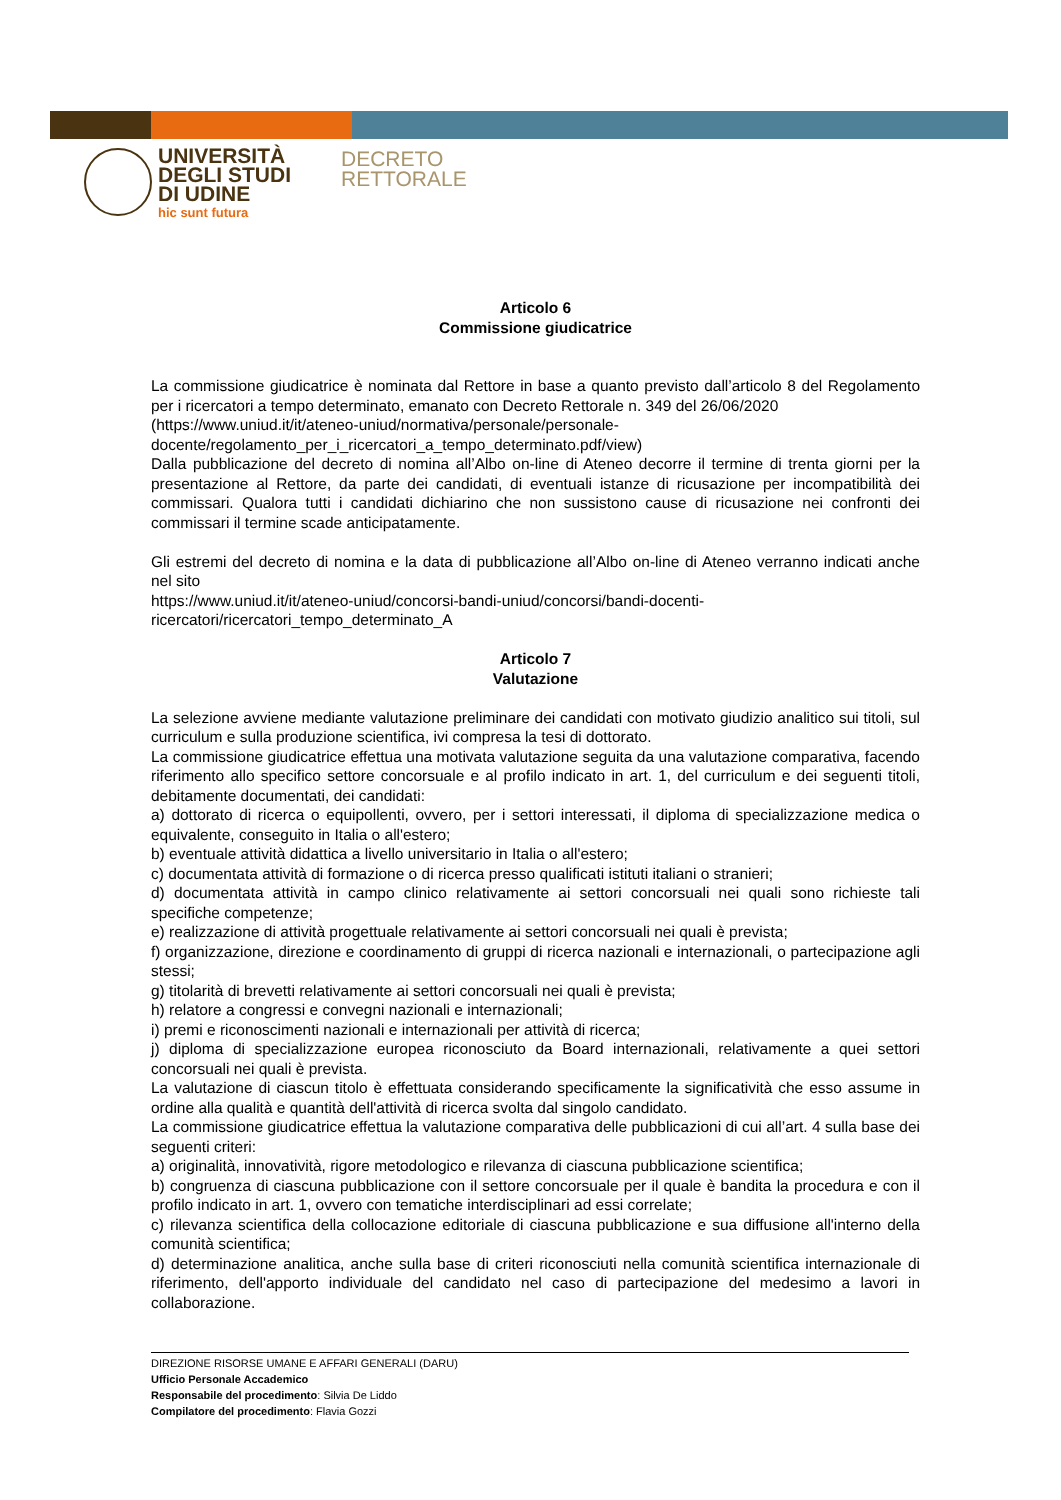UNIVERSITÀ
DEGLI STUDI
DI UDINE
hic sunt futura
DECRETO
RETTORALE
Articolo 6
Commissione giudicatrice
La commissione giudicatrice è nominata dal Rettore in base a quanto previsto dall’articolo 8 del Regolamento per i ricercatori a tempo determinato, emanato con Decreto Rettorale n. 349 del 26/06/2020
(https://www.uniud.it/it/ateneo-uniud/normativa/personale/personale-
docente/regolamento_per_i_ricercatori_a_tempo_determinato.pdf/view)
Dalla pubblicazione del decreto di nomina all’Albo on-line di Ateneo decorre il termine di trenta giorni per la presentazione al Rettore, da parte dei candidati, di eventuali istanze di ricusazione per incompatibilità dei commissari. Qualora tutti i candidati dichiarino che non sussistono cause di ricusazione nei confronti dei commissari il termine scade anticipatamente.
Gli estremi del decreto di nomina e la data di pubblicazione all’Albo on-line di Ateneo verranno indicati anche nel sito
https://www.uniud.it/it/ateneo-uniud/concorsi-bandi-uniud/concorsi/bandi-docenti-
ricercatori/ricercatori_tempo_determinato_A
Articolo 7
Valutazione
La selezione avviene mediante valutazione preliminare dei candidati con motivato giudizio analitico sui titoli, sul curriculum e sulla produzione scientifica, ivi compresa la tesi di dottorato.
La commissione giudicatrice effettua una motivata valutazione seguita da una valutazione comparativa, facendo riferimento allo specifico settore concorsuale e al profilo indicato in art. 1, del curriculum e dei seguenti titoli, debitamente documentati, dei candidati:
a) dottorato di ricerca o equipollenti, ovvero, per i settori interessati, il diploma di specializzazione medica o equivalente, conseguito in Italia o all'estero;
b) eventuale attività didattica a livello universitario in Italia o all'estero;
c) documentata attività di formazione o di ricerca presso qualificati istituti italiani o stranieri;
d) documentata attività in campo clinico relativamente ai settori concorsuali nei quali sono richieste tali specifiche competenze;
e) realizzazione di attività progettuale relativamente ai settori concorsuali nei quali è prevista;
f) organizzazione, direzione e coordinamento di gruppi di ricerca nazionali e internazionali, o partecipazione agli stessi;
g) titolarità di brevetti relativamente ai settori concorsuali nei quali è prevista;
h) relatore a congressi e convegni nazionali e internazionali;
i) premi e riconoscimenti nazionali e internazionali per attività di ricerca;
j) diploma di specializzazione europea riconosciuto da Board internazionali, relativamente a quei settori concorsuali nei quali è prevista.
La valutazione di ciascun titolo è effettuata considerando specificamente la significatività che esso assume in ordine alla qualità e quantità dell'attività di ricerca svolta dal singolo candidato.
La commissione giudicatrice effettua la valutazione comparativa delle pubblicazioni di cui all’art. 4 sulla base dei seguenti criteri:
a) originalità, innovatività, rigore metodologico e rilevanza di ciascuna pubblicazione scientifica;
b) congruenza di ciascuna pubblicazione con il settore concorsuale per il quale è bandita la procedura e con il profilo indicato in art. 1, ovvero con tematiche interdisciplinari ad essi correlate;
c) rilevanza scientifica della collocazione editoriale di ciascuna pubblicazione e sua diffusione all'interno della comunità scientifica;
d) determinazione analitica, anche sulla base di criteri riconosciuti nella comunità scientifica internazionale di riferimento, dell'apporto individuale del candidato nel caso di partecipazione del medesimo a lavori in collaborazione.
DIREZIONE RISORSE UMANE E AFFARI GENERALI (DARU)
Ufficio Personale Accademico
Responsabile del procedimento: Silvia De Liddo
Compilatore del procedimento: Flavia Gozzi